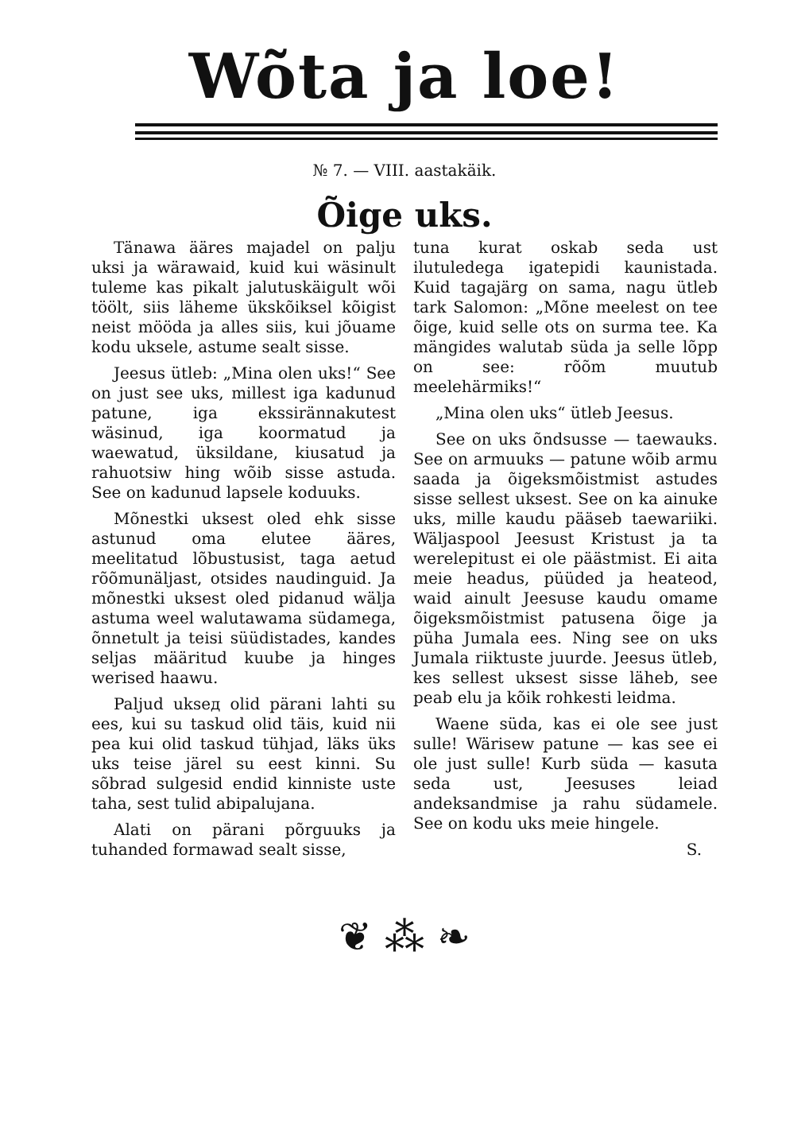Wõta ja loe!
№ 7. — VIII. aastakäik.
Õige uks.
Tänawa ääres majadel on palju uksi ja wärawaid, kuid kui wäsinult tuleme kas pikalt jalutuskäigult wõi töölt, siis läheme ükskõiksel kõigist neist mööda ja alles siis, kui jõuame kodu uksele, astume sealt sisse.
Jeesus ütleb: „Mina olen uks!“ See on just see uks, millest iga kadunud patune, iga ekssiränna­kutest wäsinud, iga koormatud ja waewatud, üksildane, kiusatud ja rahuotsiw hing wõib sisse astuda. See on kadunud lapsele koduuks.
Mõnestki uksest oled ehk sisse astunud oma elutee ääres, meelitatud lõbustusist, taga aetud rõõmunäljast, otsides naudinguid. Ja mõnestki uksest oled pidanud wälja astuma weel walutawama südamega, õnnetult ja teisi süüdistades, kandes seljas määritud kuube ja hinges werised haawu.
Paljud ukseд olid pärani lahti su ees, kui su taskud olid täis, kuid nii pea kui olid taskud tühjad, läks üks uks teise järel su eest kinni. Su sõbrad sulgesid endid kinniste uste taha, sest tulid abipalujana.
Alati on pärani põrguuks ja tuhanded formawad sealt sisse,
tuna kurat oskab seda ust ilutuledega igatepidi kaunistada. Kuid tagajärg on sama, nagu ütleb tark Salomon: „Mõne meelest on tee õige, kuid selle ots on surma tee. Ka mängides walutab süda ja selle lõpp on see: rõõm muutub meelehärmiks!“
„Mina olen uks“ ütleb Jeesus.
See on uks õndsusse — taewauks. See on armuuks — patune wõib armu saada ja õigeksmõistmist astudes sisse sellest uksest. See on ka ainuke uks, mille kaudu pääseb taewariiki. Wäljaspool Jeesust Kristust ja ta werelepitust ei ole päästmist. Ei aita meie headus, püüded ja heateod, waid ainult Jeesuse kaudu omame õigeksmõistmist patusena õige ja püha Jumala ees. Ning see on uks Jumala riiktuste juurde. Jeesus ütleb, kes sellest uksest sisse läheb, see peab elu ja kõik rohkesti leidma.
Waene süda, kas ei ole see just sulle! Wärisew patune — kas see ei ole just sulle! Kurb süda — kasuta seda ust, Jeesuses leiad andeksandmise ja rahu südamele. See on kodu uks meie hingele.
S.
❦ ⁂ ❧